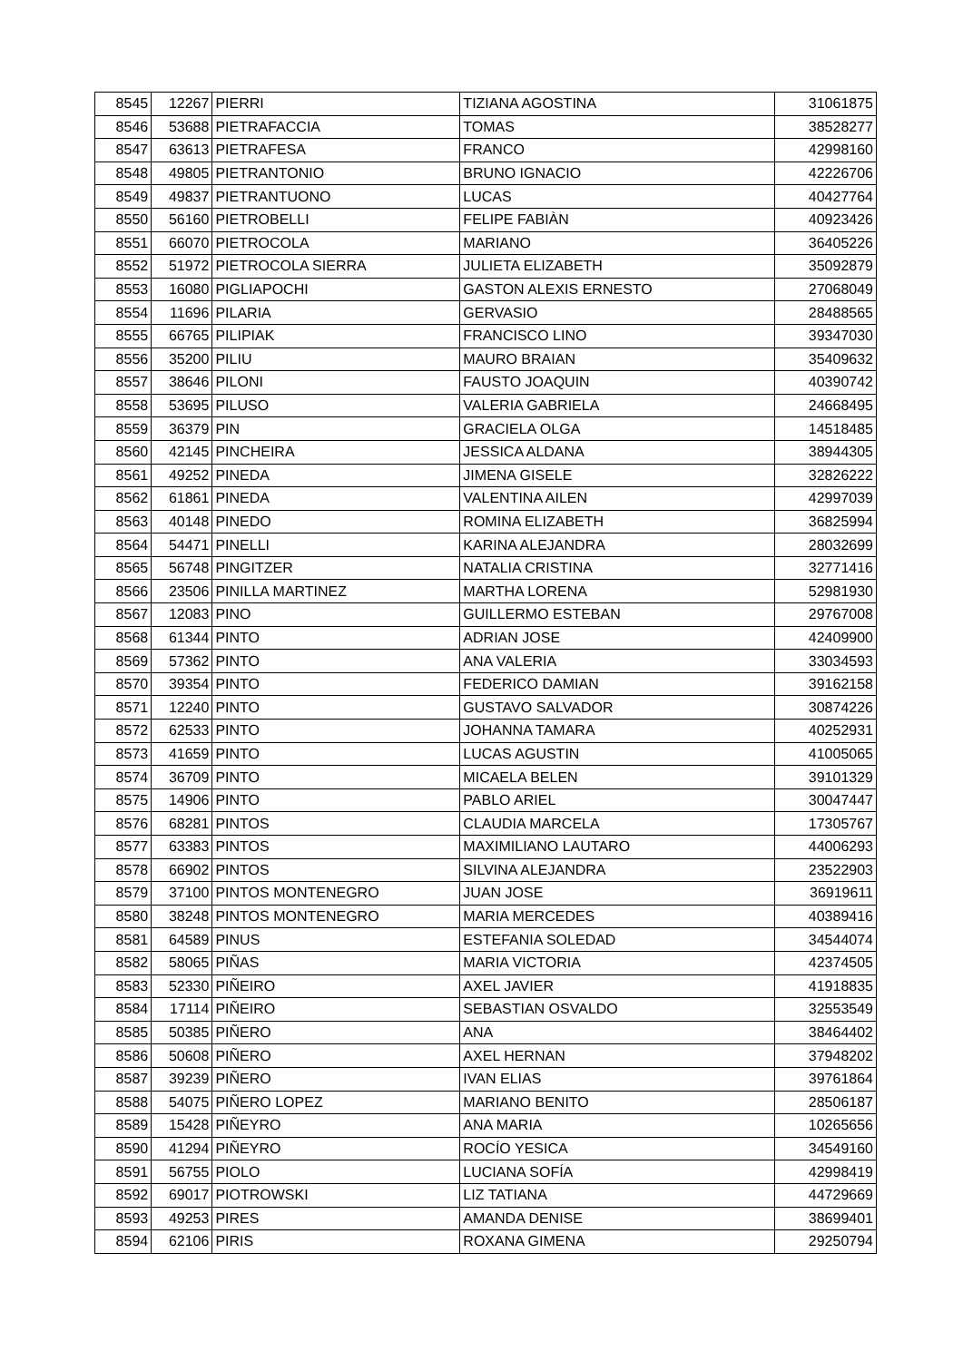| 8545 | 12267 | PIERRI | TIZIANA AGOSTINA | 31061875 |
| 8546 | 53688 | PIETRAFACCIA | TOMAS | 38528277 |
| 8547 | 63613 | PIETRAFESA | FRANCO | 42998160 |
| 8548 | 49805 | PIETRANTONIO | BRUNO IGNACIO | 42226706 |
| 8549 | 49837 | PIETRANTUONO | LUCAS | 40427764 |
| 8550 | 56160 | PIETROBELLI | FELIPE FABIÀN | 40923426 |
| 8551 | 66070 | PIETROCOLA | MARIANO | 36405226 |
| 8552 | 51972 | PIETROCOLA SIERRA | JULIETA ELIZABETH | 35092879 |
| 8553 | 16080 | PIGLIAPOCHI | GASTON ALEXIS ERNESTO | 27068049 |
| 8554 | 11696 | PILARIA | GERVASIO | 28488565 |
| 8555 | 66765 | PILIPIAK | FRANCISCO LINO | 39347030 |
| 8556 | 35200 | PILIU | MAURO BRAIAN | 35409632 |
| 8557 | 38646 | PILONI | FAUSTO JOAQUIN | 40390742 |
| 8558 | 53695 | PILUSO | VALERIA GABRIELA | 24668495 |
| 8559 | 36379 | PIN | GRACIELA OLGA | 14518485 |
| 8560 | 42145 | PINCHEIRA | JESSICA ALDANA | 38944305 |
| 8561 | 49252 | PINEDA | JIMENA GISELE | 32826222 |
| 8562 | 61861 | PINEDA | VALENTINA AILEN | 42997039 |
| 8563 | 40148 | PINEDO | ROMINA ELIZABETH | 36825994 |
| 8564 | 54471 | PINELLI | KARINA ALEJANDRA | 28032699 |
| 8565 | 56748 | PINGITZER | NATALIA CRISTINA | 32771416 |
| 8566 | 23506 | PINILLA MARTINEZ | MARTHA LORENA | 52981930 |
| 8567 | 12083 | PINO | GUILLERMO ESTEBAN | 29767008 |
| 8568 | 61344 | PINTO | ADRIAN JOSE | 42409900 |
| 8569 | 57362 | PINTO | ANA VALERIA | 33034593 |
| 8570 | 39354 | PINTO | FEDERICO DAMIAN | 39162158 |
| 8571 | 12240 | PINTO | GUSTAVO SALVADOR | 30874226 |
| 8572 | 62533 | PINTO | JOHANNA TAMARA | 40252931 |
| 8573 | 41659 | PINTO | LUCAS AGUSTIN | 41005065 |
| 8574 | 36709 | PINTO | MICAELA BELEN | 39101329 |
| 8575 | 14906 | PINTO | PABLO ARIEL | 30047447 |
| 8576 | 68281 | PINTOS | CLAUDIA MARCELA | 17305767 |
| 8577 | 63383 | PINTOS | MAXIMILIANO LAUTARO | 44006293 |
| 8578 | 66902 | PINTOS | SILVINA ALEJANDRA | 23522903 |
| 8579 | 37100 | PINTOS MONTENEGRO | JUAN JOSE | 36919611 |
| 8580 | 38248 | PINTOS MONTENEGRO | MARIA MERCEDES | 40389416 |
| 8581 | 64589 | PINUS | ESTEFANIA SOLEDAD | 34544074 |
| 8582 | 58065 | PIÑAS | MARIA VICTORIA | 42374505 |
| 8583 | 52330 | PIÑEIRO | AXEL JAVIER | 41918835 |
| 8584 | 17114 | PIÑEIRO | SEBASTIAN OSVALDO | 32553549 |
| 8585 | 50385 | PIÑERO | ANA | 38464402 |
| 8586 | 50608 | PIÑERO | AXEL HERNAN | 37948202 |
| 8587 | 39239 | PIÑERO | IVAN ELIAS | 39761864 |
| 8588 | 54075 | PIÑERO LOPEZ | MARIANO BENITO | 28506187 |
| 8589 | 15428 | PIÑEYRO | ANA MARIA | 10265656 |
| 8590 | 41294 | PIÑEYRO | ROCÍO YESICA | 34549160 |
| 8591 | 56755 | PIOLO | LUCIANA SOFÍA | 42998419 |
| 8592 | 69017 | PIOTROWSKI | LIZ TATIANA | 44729669 |
| 8593 | 49253 | PIRES | AMANDA DENISE | 38699401 |
| 8594 | 62106 | PIRIS | ROXANA GIMENA | 29250794 |